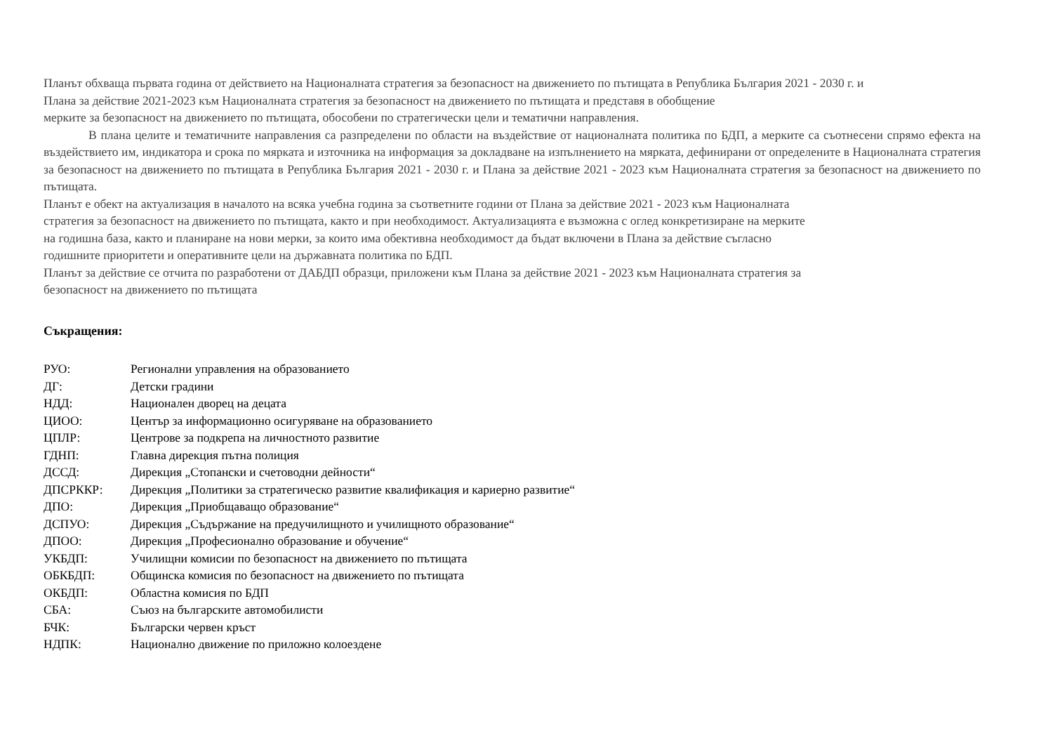Планът обхваща първата година от действието на Националната стратегия за безопасност на движението по пътищата в Република България 2021 - 2030 г. и
Плана за действие 2021-2023 към Националната стратегия за безопасност на движението по пътищата и представя в обобщение
мерките за безопасност на движението по пътищата, обособени по стратегически цели и тематични направления.
В плана целите и тематичните направления са разпределени по области на въздействие от националната политика по БДП, а мерките са съотнесени спрямо ефекта на въздействието им, индикатора и срока по мярката и източника на информация за докладване на изпълнението на мярката, дефинирани от определените в Националната стратегия за безопасност на движението по пътищата в Република България 2021 - 2030 г. и Плана за действие 2021 - 2023 към Националната стратегия за безопасност на движението по пътищата.
Планът е обект на актуализация в началото на всяка учебна година за съответните години от Плана за действие 2021 - 2023 към Националната
стратегия за безопасност на движението по пътищата, както и при необходимост. Актуализацията е възможна с оглед конкретизиране на мерките
на годишна база, както и планиране на нови мерки, за които има обективна необходимост да бъдат включени в Плана за действие съгласно
годишните приоритети и оперативните цели на държавната политика по БДП.
Планът за действие се отчита по разработени от ДАБДП образци, приложени към Плана за действие 2021 - 2023 към Националната стратегия за
безопасност на движението по пътищата
Съкращения:
РУО: Регионални управления на образованието
ДГ: Детски градини
НДД: Национален дворец на децата
ЦИОО: Център за информационно осигуряване на образованието
ЦПЛР: Центрове за подкрепа на личностното развитие
ГДНП: Главна дирекция пътна полиция
ДССД: Дирекция „Стопански и счетоводни дейности“
ДПСРККР: Дирекция „Политики за стратегическо развитие квалификация и кариерно развитие“
ДПО: Дирекция „Приобщаващо образование“
ДСПУО: Дирекция „Съдържание на предучилищното и училищното образование“
ДПОО: Дирекция „Професионално образование и обучение“
УКБДП: Училищни комисии по безопасност на движението по пътищата
ОБКБДП: Общинска комисия по безопасност на движението по пътищата
ОКБДП: Областна комисия по БДП
СБА: Съюз на българските автомобилисти
БЧК: Български червен кръст
НДПК: Национално движение по приложно колоездене